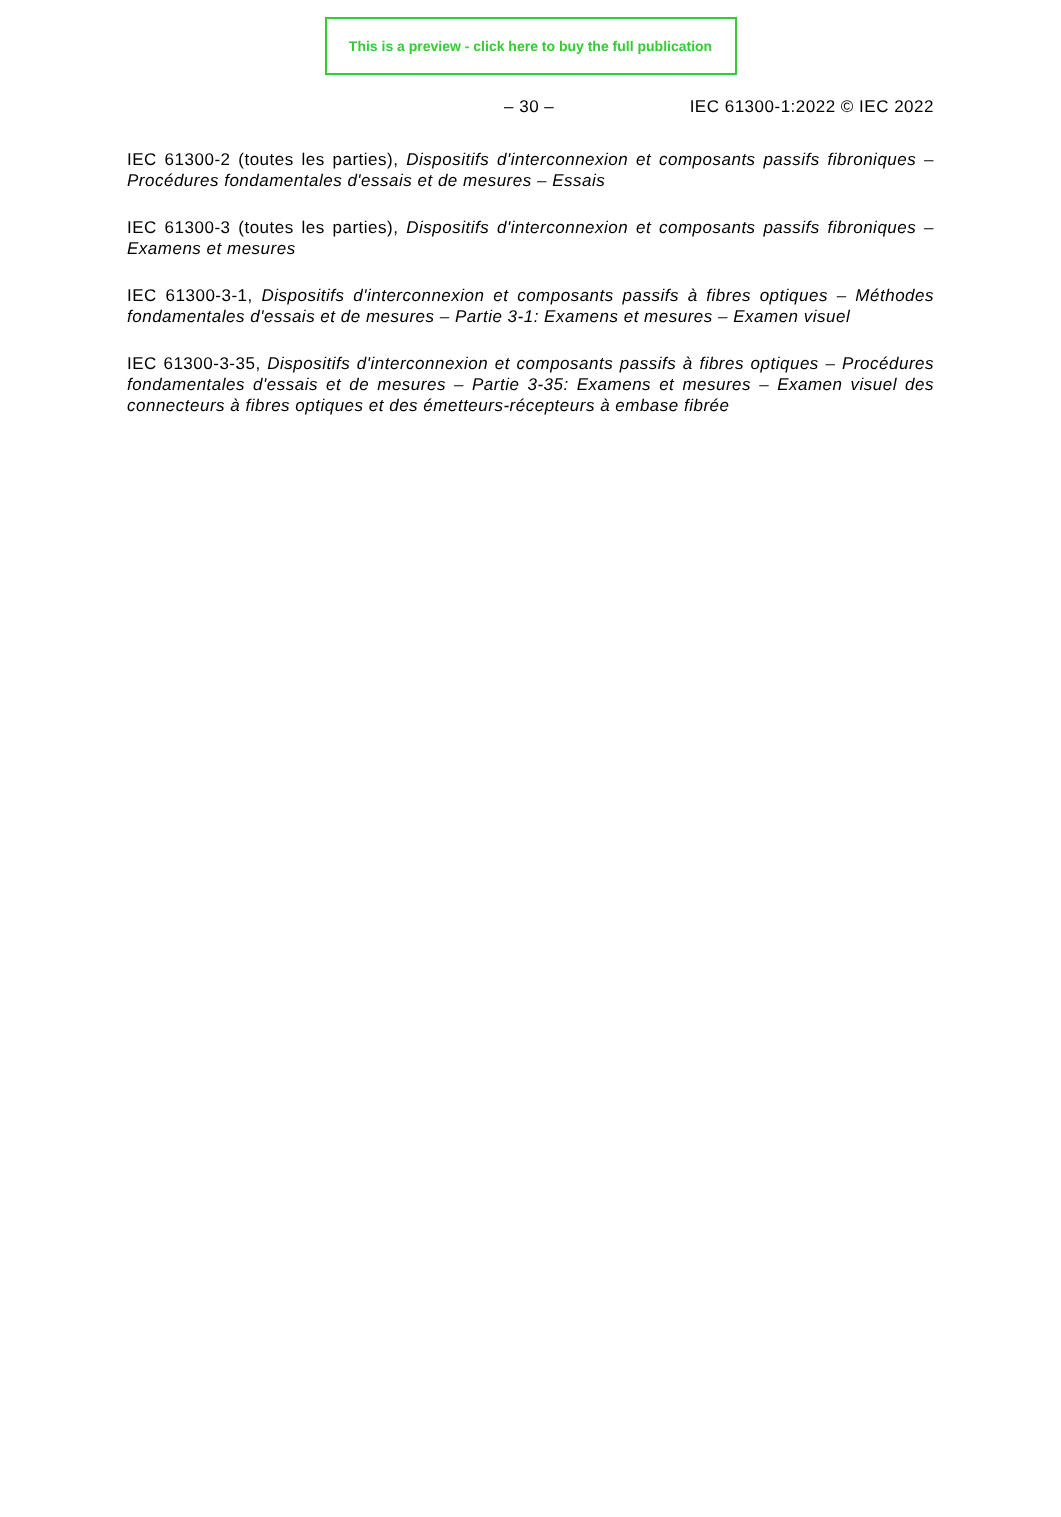This is a preview - click here to buy the full publication
– 30 – IEC 61300-1:2022 © IEC 2022
IEC 61300-2 (toutes les parties), Dispositifs d'interconnexion et composants passifs fibroniques – Procédures fondamentales d'essais et de mesures – Essais
IEC 61300-3 (toutes les parties), Dispositifs d'interconnexion et composants passifs fibroniques – Examens et mesures
IEC 61300-3-1, Dispositifs d'interconnexion et composants passifs à fibres optiques – Méthodes fondamentales d'essais et de mesures – Partie 3-1: Examens et mesures – Examen visuel
IEC 61300-3-35, Dispositifs d'interconnexion et composants passifs à fibres optiques – Procédures fondamentales d'essais et de mesures – Partie 3-35: Examens et mesures – Examen visuel des connecteurs à fibres optiques et des émetteurs-récepteurs à embase fibrée